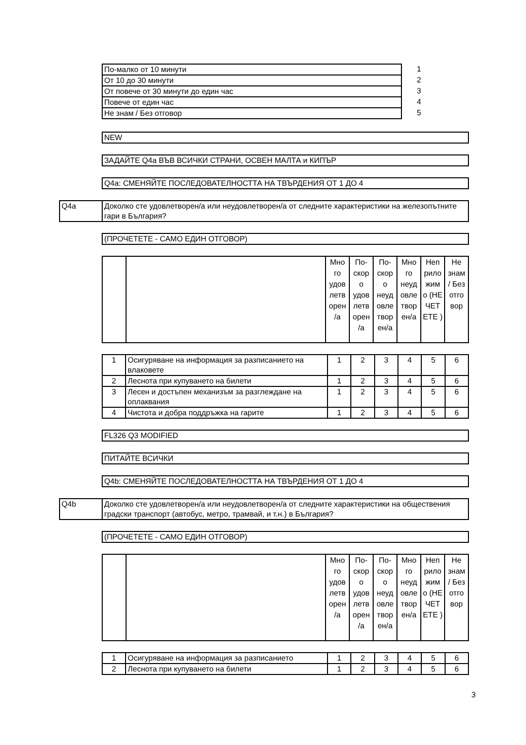| По-малко от 10 минути | 1 |
| От 10 до 30 минути | 2 |
| От повече от 30 минути до един час | 3 |
| Повече от един час | 4 |
| Не знам / Без отговор | 5 |
NEW
ЗАДАЙТЕ Q4a ВЪВ ВСИЧКИ СТРАНИ, ОСВЕН МАЛТА и КИПЪР
Q4a: СМЕНЯЙТЕ ПОСЛЕДОВАТЕЛНОСТТА НА ТВЪРДЕНИЯ ОТ 1 ДО 4
| Q4a | Доколко сте удовлетворен/а или неудовлетворен/а от следните характеристики на железопътните гари в България? |
(ПРОЧЕТЕТЕ - САМО ЕДИН ОТГОВОР)
| | | Мно го удов летв орен /а | По-скор о удов летв орен /а | По-скор о неуд овле твор ен/а | Мно го неуд овле твор ен/а | Неп рило жим о (НЕ ЧЕТ ЕТЕ ) | Не знам / Без отго вор |
| 1 | Осигуряване на информация за разписанието на влаковете | 1 | 2 | 3 | 4 | 5 | 6 |
| 2 | Леснота при купуването на билети | 1 | 2 | 3 | 4 | 5 | 6 |
| 3 | Лесен и достъпен механизъм за разглеждане на оплаквания | 1 | 2 | 3 | 4 | 5 | 6 |
| 4 | Чистота и добра поддръжка на гарите | 1 | 2 | 3 | 4 | 5 | 6 |
FL326 Q3 MODIFIED
ПИТАЙТЕ ВСИЧКИ
Q4b: СМЕНЯЙТЕ ПОСЛЕДОВАТЕЛНОСТТА НА ТВЪРДЕНИЯ ОТ 1 ДО 4
| Q4b | Доколко сте удовлетворен/а или неудовлетворен/а от следните характеристики на обществения градски транспорт (автобус, метро, трамвай, и т.н.) в България? |
(ПРОЧЕТЕТЕ - САМО ЕДИН ОТГОВОР)
| | | Мно го удов летв орен /а | По-скор о удов летв орен /а | По-скор о неуд овле твор ен/а | Мно го неуд овле твор ен/а | Неп рило жим о (НЕ ЧЕТ ЕТЕ ) | Не знам / Без отго вор |
| 1 | Осигуряване на информация за разписанието | 1 | 2 | 3 | 4 | 5 | 6 |
| 2 | Леснота при купуването на билети | 1 | 2 | 3 | 4 | 5 | 6 |
3